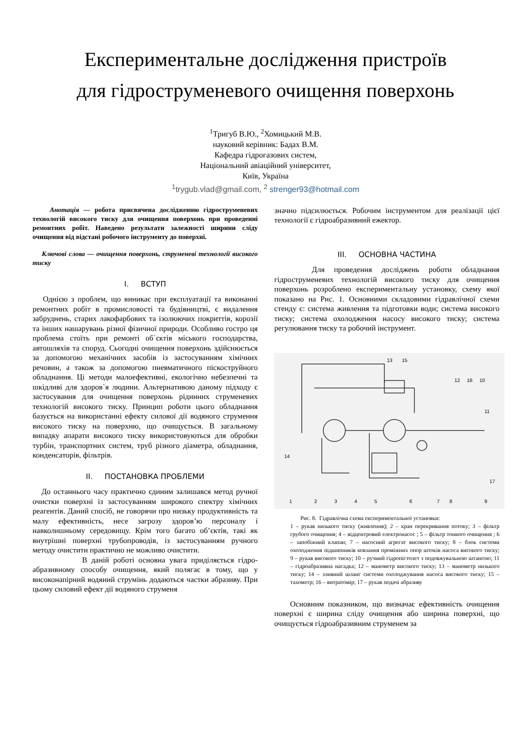Експериментальне дослідження пристроїв
для гідроструменевого очищення поверхонь
<sup>1</sup> Тригуб В.Ю., <sup>2</sup>Хомицький М.В.
науковий керівник: Бадах В.М.
Кафедра гідрогазових систем,
Національний авіаційний університет,
Київ, Україна
<sup>1</sup> trygub.vlad@gmail.com, <sup>2</sup> strenger93@hotmail.com
Анотація — робота присвячена дослідженню гідроструменевих технологій високого тиску для очищення поверхонь при проведенні ремонтних робіт. Наведено результати залежності ширини сліду очищення від відстані робочого інструменту до поверхні.
Ключові слова — очищення поверхонь, струменеві технології високого тиску
I. ВСТУП
Однією з проблем, що виникає при експлуатації та виконанні ремонтних робіт в промисловості та будівництві, є видалення забруднень, старих лакофарбових та ізолюючих покриттів, корозії та інших нашарувань різної фізичної природи. Особливо гостро ця проблема стоїть при ремонті об`єктів міського господарства, автошляхів та споруд. Сьогодні очищення поверхонь здійснюється за допомогою механічних засобів із застосуванням хімічних речовин, а також за допомогою пневматичного піскоструйного обладнання. Ці методи малоефективні, екологічно небезпечні та шкідливі для здоров`я людини. Альтернативою даному підходу є застосування для очищення поверхонь рідинних струменевих технологій високого тиску. Принцип роботи цього обладнання базується на використанні ефекту силової дії водяного струмення високого тиску на поверхню, що очищується. В загальному випадку апарати високого тиску використовуються для обробки турбін, транспортних систем, труб різного діаметра, обладнання, конденсаторів, фільтрів.
II. ПОСТАНОВКА ПРОБЛЕМИ
До останнього часу практично єдиним залишався метод ручної очистки поверхні із застосуванням широкого спектру хімічних реагентів. Даний спосіб, не говорячи про низьку продуктивність та малу ефективність, несе загрозу здоров’ю персоналу і навколишньому середовищу. Крім того багато об’єктів, такі як внутрішні поверхні трубопроводів, із застосуванням ручного методу очистити практично не можливо очистити.
В даній роботі основна увага приділяється гідро-абразивному способу очищення, який полягає в тому, що у високонапірний водяний струмінь додаються частки абразиву. При цьому силовий ефект дії водяного струменя
значно підсилюється. Робочим інструментом для реалізації цієї технології є гідроабразивний ежектор.
III. ОСНОВНА ЧАСТИНА
Для проведення досліджень роботи обладнання гідроструменевих технологій високого тиску для очищення поверхонь розроблено експериментальну установку, схему якої показано на Рис. 1. Основними складовими гідравлічної схеми стенду є: система живлення та підготовки води; система високого тиску; система охолодження насосу високого тиску; система регулювання тиску та робочий інструмент.
13
15
12
16
10
11
14
17
1
2
3
4
5
6
7
8
9
Рис. 8. Гідравлічна схема експериментальної установки:
1 – рукав низького тиску (живлення); 2 – кран перекривання потоку; 3 – фільтр грубого очищення; 4 – відцентровий електронасос ; 5 – фільтр тонкого очищення ; 6 – запобіжний клапан; 7 – насосний агрегат високого тиску; 8 – блок системи охолодження підшипників ковзання проміжних опор штоків насоса високого тиску; 9 – рукав високого тиску; 10 – ручний гідропістолет з подовжувальною штангою; 11 – гідроабразивна насадка; 12 – манометр високого тиску; 13 – манометр низького тиску; 14 – зливний шланг системи охолоджування насоса високого тиску; 15 – тахометр; 16 – витратомір; 17 – рукав подачі абразиву
Основним показником, що визначає ефективність очищення поверхні є ширина сліду очищення або ширина поверхні, що очищується гідроабразивним струменем за